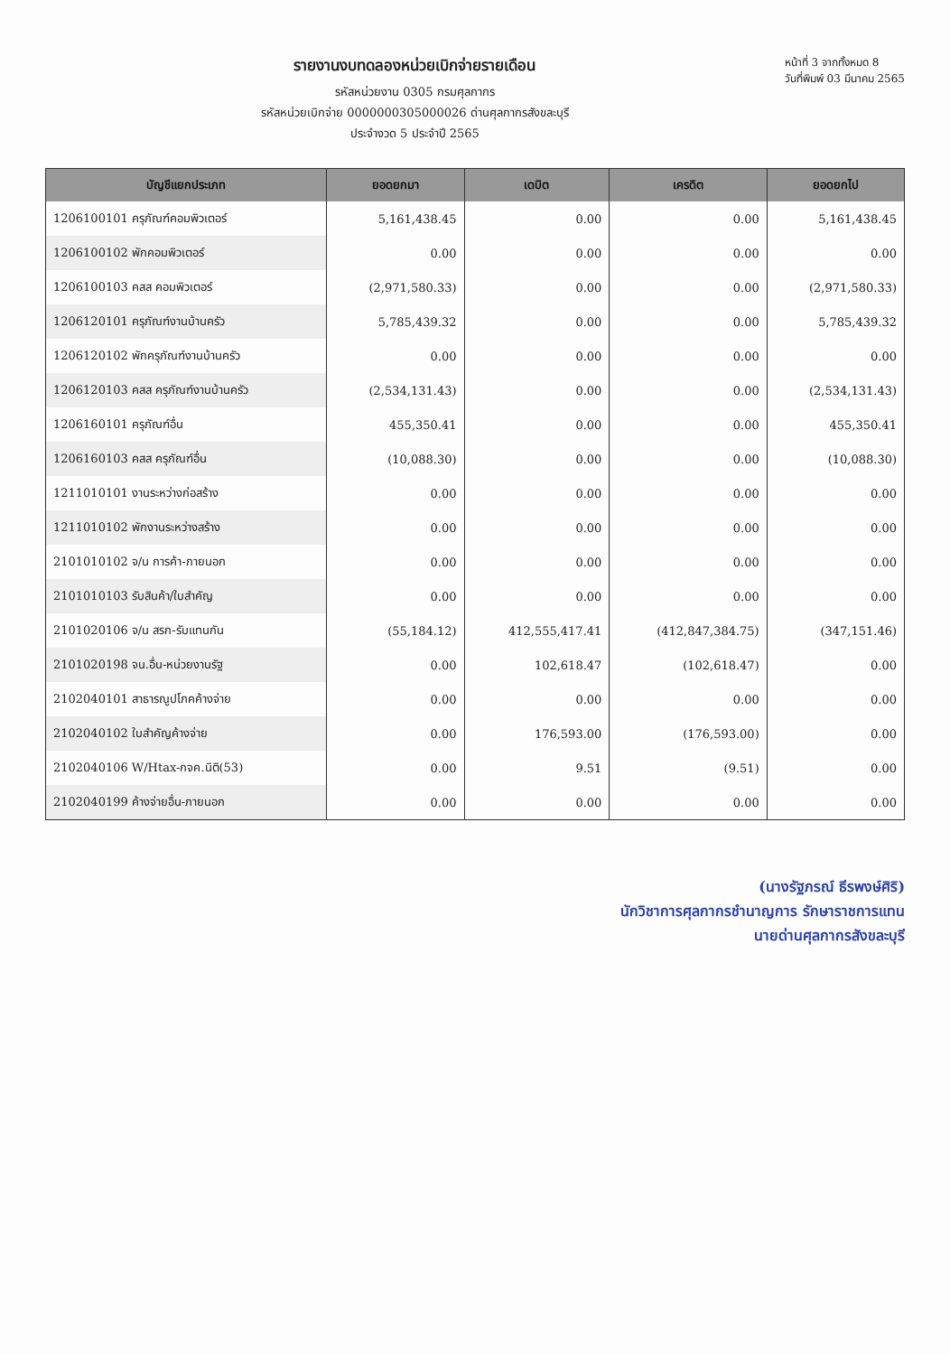รายงานงบทดลองหน่วยเบิกจ่ายรายเดือน
รหัสหน่วยงาน 0305 กรมศุลกากร
รหัสหน่วยเบิกจ่าย 0000000305000026 ด่านศุลกากรสังขละบุรี
ประจำงวด 5 ประจำปี 2565
หน้าที่ 3 จากทั้งหมด 8
วันที่พิมพ์ 03 มีนาคม 2565
| บัญชีแยกประเภท | ยอดยกมา | เดบิต | เครดิต | ยอดยกไป |
| --- | --- | --- | --- | --- |
| 1206100101 ครุภัณฑ์คอมพิวเตอร์ | 5,161,438.45 | 0.00 | 0.00 | 5,161,438.45 |
| 1206100102 พักคอมพิวเตอร์ | 0.00 | 0.00 | 0.00 | 0.00 |
| 1206100103 คสส คอมพิวเตอร์ | (2,971,580.33) | 0.00 | 0.00 | (2,971,580.33) |
| 1206120101 ครุภัณฑ์งานบ้านครัว | 5,785,439.32 | 0.00 | 0.00 | 5,785,439.32 |
| 1206120102 พักครุภัณฑ์งานบ้านครัว | 0.00 | 0.00 | 0.00 | 0.00 |
| 1206120103 คสส ครุภัณฑ์งานบ้านครัว | (2,534,131.43) | 0.00 | 0.00 | (2,534,131.43) |
| 1206160101 ครุภัณฑ์อื่น | 455,350.41 | 0.00 | 0.00 | 455,350.41 |
| 1206160103 คสส ครุภัณฑ์อื่น | (10,088.30) | 0.00 | 0.00 | (10,088.30) |
| 1211010101 งานระหว่างก่อสร้าง | 0.00 | 0.00 | 0.00 | 0.00 |
| 1211010102 พักงานระหว่างสร้าง | 0.00 | 0.00 | 0.00 | 0.00 |
| 2101010102 จ/น การค้า-ภายนอก | 0.00 | 0.00 | 0.00 | 0.00 |
| 2101010103 รับสินค้า/ใบสำคัญ | 0.00 | 0.00 | 0.00 | 0.00 |
| 2101020106 จ/น สรก-รับแทนกัน | (55,184.12) | 412,555,417.41 | (412,847,384.75) | (347,151.46) |
| 2101020198 จน.อื่น-หน่วยงานรัฐ | 0.00 | 102,618.47 | (102,618.47) | 0.00 |
| 2102040101 สาธารณูปโภคค้างจ่าย | 0.00 | 0.00 | 0.00 | 0.00 |
| 2102040102 ใบสำคัญค้างจ่าย | 0.00 | 176,593.00 | (176,593.00) | 0.00 |
| 2102040106 W/Htax-กจค.นิติ(53) | 0.00 | 9.51 | (9.51) | 0.00 |
| 2102040199 ค้างจ่ายอื่น-ภายนอก | 0.00 | 0.00 | 0.00 | 0.00 |
(นางรัฐภรณ์ ธีรพงษ์ศิริ)
นักวิชาการศุลกากรชำนาญการ รักษาราชการแทน
นายด่านศุลกากรสังขละบุรี